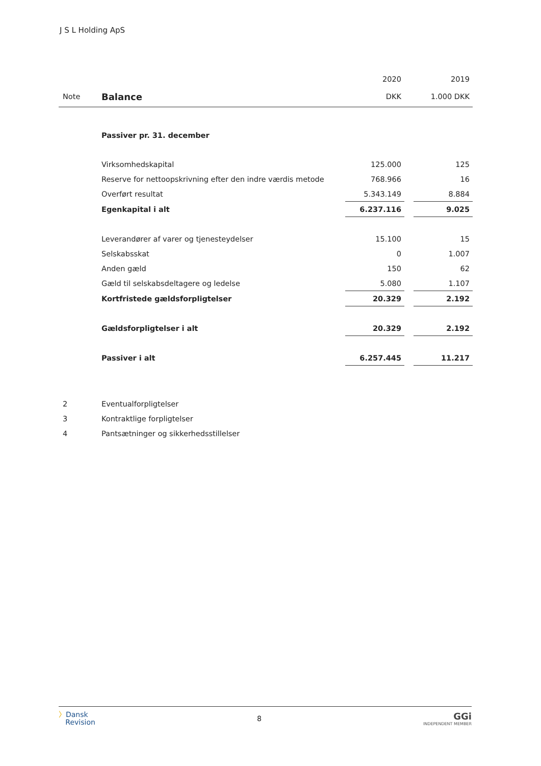J S L Holding ApS
| | | 2020 | | 2019 |
| Note | Balance | DKK | | 1.000 DKK |
| | Passiver pr. 31. december | | | |
| | Virksomhedskapital | 125.000 | | 125 |
| | Reserve for nettoopskrivning efter den indre værdis metode | 768.966 | | 16 |
| | Overført resultat | 5.343.149 | | 8.884 |
| | Egenkapital i alt | 6.237.116 | | 9.025 |
| | Leverandører af varer og tjenesteydelser | 15.100 | | 15 |
| | Selskabsskat | 0 | | 1.007 |
| | Anden gæld | 150 | | 62 |
| | Gæld til selskabsdeltagere og ledelse | 5.080 | | 1.107 |
| | Kortfristede gældsforpligtelser | 20.329 | | 2.192 |
| | Gældsforpligtelser i alt | 20.329 | | 2.192 |
| | Passiver i alt | 6.257.445 | | 11.217 |
| 2 | Eventualforpligtelser | | | |
| 3 | Kontraktlige forpligtelser | | | |
| 4 | Pantsætninger og sikkerhedsstillelser | | | |
〉Dansk
Revision
8
GGi
INDEPENDENT MEMBER